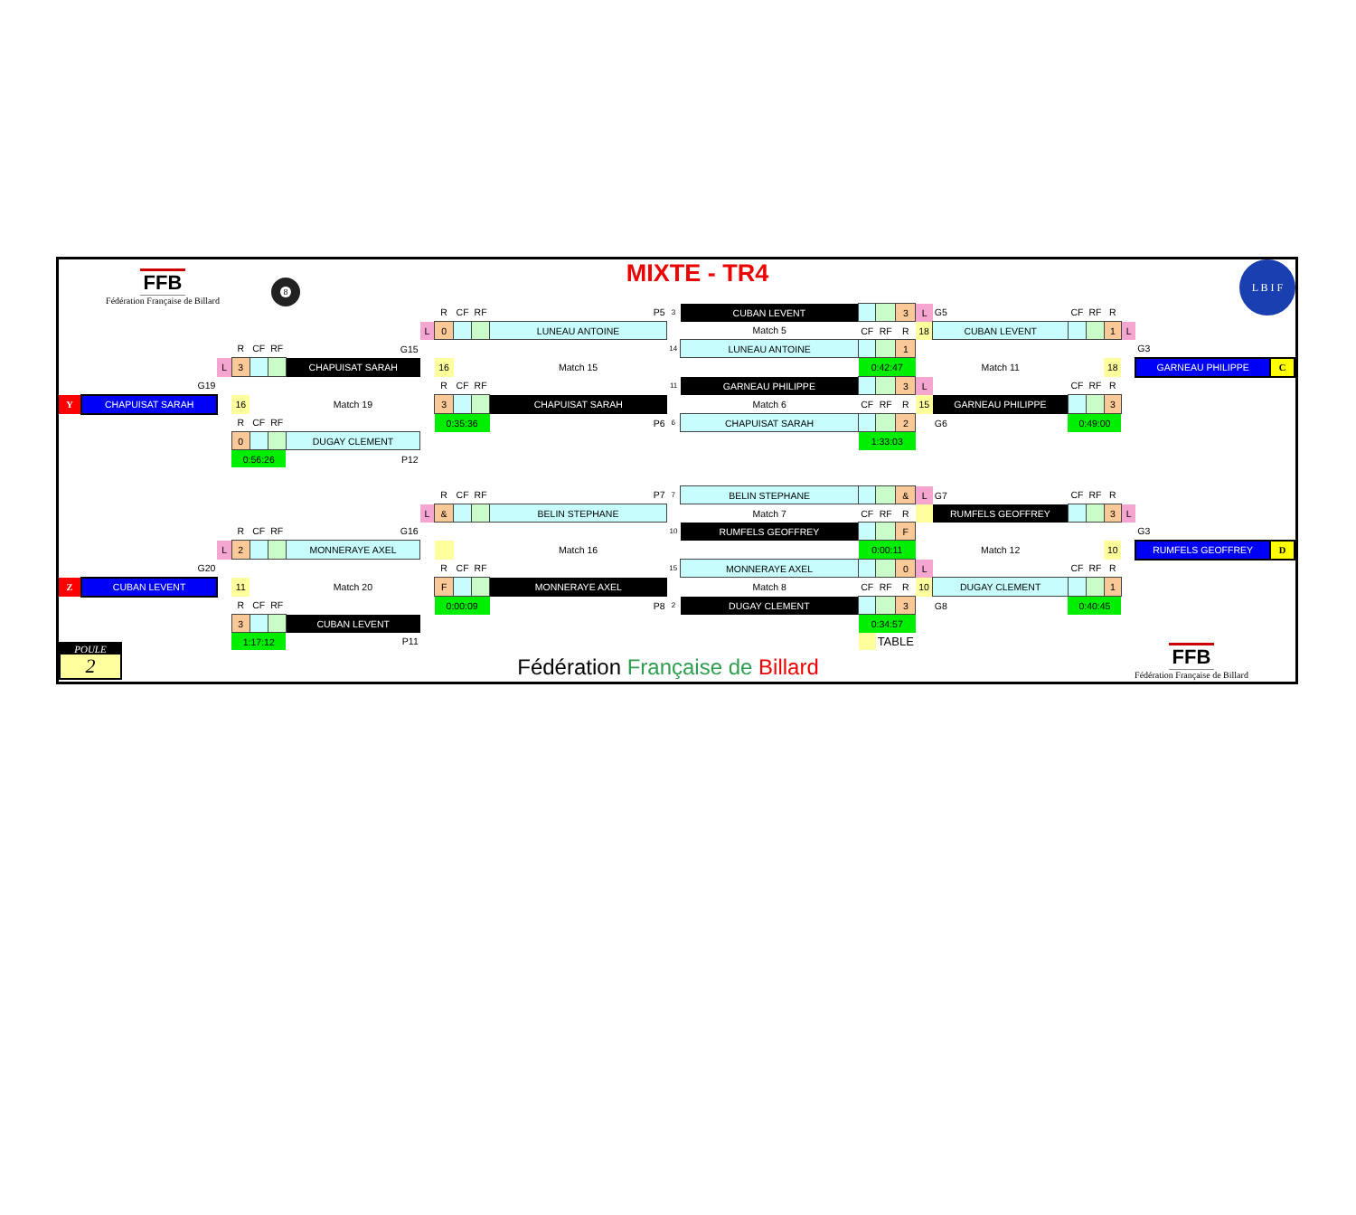FFB
Fédération Française de Billard
8
MIXTE - TR4
L B I F
| | | | | | | | | R | CF | RF | P5 | 3 | CUBAN LEVENT | | | 3 | L | G5 | CF | RF | R | | | |
| | | | | | | | L | 0 | | | LUNEAU ANTOINE | | Match 5 | CF | RF | R | 18 | CUBAN LEVENT | | | 1 | L | | |
| | | | R | CF | RF | G15 | | | | | | 14 | LUNEAU ANTOINE | | | 1 | | | | | | | G3 | |
| | | L | 3 | | | CHAPUISAT SARAH | | 16 | | | Match 15 | | | 0:42:47 | | | | Match 11 | | | 18 | | GARNEAU PHILIPPE | C |
| | G19 | | | | | | | R | CF | RF | | 11 | GARNEAU PHILIPPE | | | 3 | L | | CF | RF | R | | | |
| Y | CHAPUISAT SARAH | | 16 | | | Match 19 | | 3 | | | CHAPUISAT SARAH | | Match 6 | CF | RF | R | 15 | GARNEAU PHILIPPE | | | 3 | | | |
| | | | R | CF | RF | | | 0:35:36 | | | P6 | 6 | CHAPUISAT SARAH | | | 2 | | G6 | 0:49:00 | | | | | |
| | | | 0 | | | DUGAY CLEMENT | | | | | | | | 1:33:03 | | | | | | | | | | |
| | | | 0:56:26 | | | P12 | | | | | | | | | | | | | | | | | | |
| | | | | | | | | R | CF | RF | P7 | 7 | BELIN STEPHANE | | | & | L | G7 | CF | RF | R | | | |
| | | | | | | | L | & | | | BELIN STEPHANE | | Match 7 | CF | RF | R | | RUMFELS GEOFFREY | | | 3 | L | | |
| | | | R | CF | RF | G16 | | | | | | 10 | RUMFELS GEOFFREY | | | F | | | | | | | G3 | |
| | | L | 2 | | | MONNERAYE AXEL | | | | | Match 16 | | | 0:00:11 | | | | Match 12 | | | 10 | | RUMFELS GEOFFREY | D |
| | G20 | | | | | | | R | CF | RF | | 15 | MONNERAYE AXEL | | | 0 | L | | CF | RF | R | | | |
| Z | CUBAN LEVENT | | 11 | | | Match 20 | | F | | | MONNERAYE AXEL | | Match 8 | CF | RF | R | 10 | DUGAY CLEMENT | | | 1 | | | |
| | | | R | CF | RF | | | 0:00:09 | | | P8 | 2 | DUGAY CLEMENT | | | 3 | | G8 | 0:40:45 | | | | | |
| | | | 3 | | | CUBAN LEVENT | | | | | | | | 0:34:57 | | | | | | | | | | |
| | | | 1:17:12 | | | P11 | | | | | | | | | TABLE | | | | | | | | | |
POULE
2
Fédération Française de Billard
FFB
Fédération Française de Billard